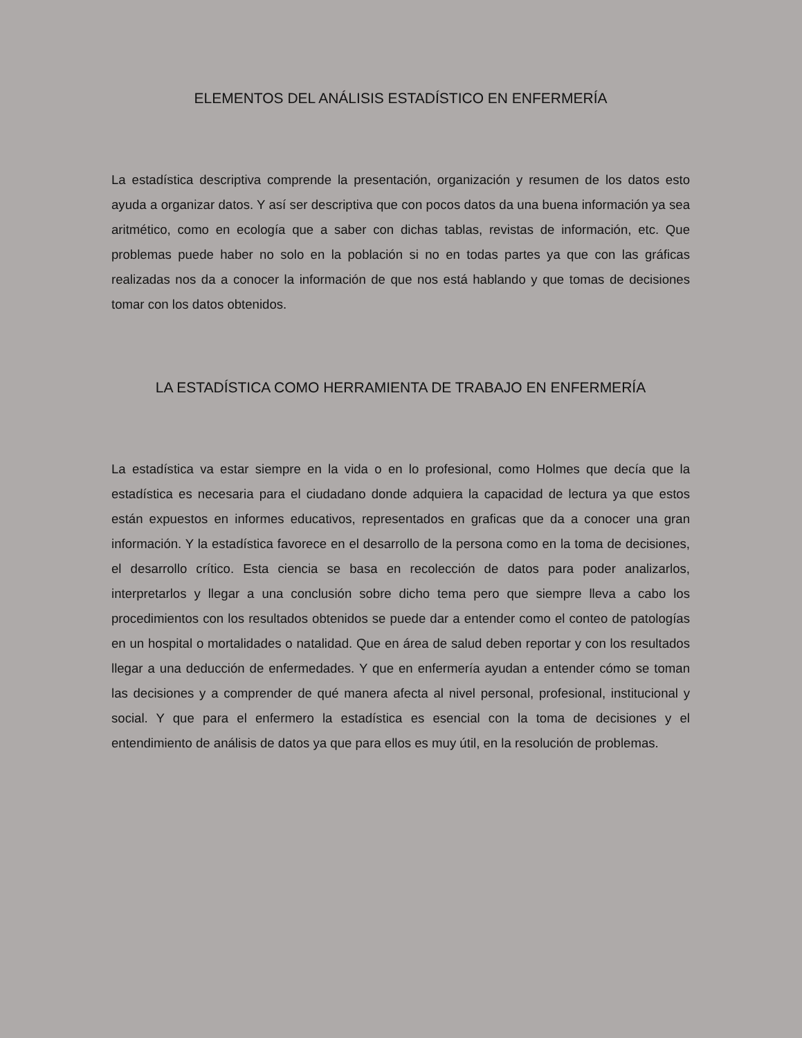ELEMENTOS DEL ANÁLISIS ESTADÍSTICO EN ENFERMERÍA
La estadística descriptiva comprende la presentación, organización y resumen de los datos esto ayuda a organizar datos. Y así ser descriptiva que con pocos datos da una buena información ya sea aritmético, como en ecología que a saber con dichas tablas, revistas de información, etc. Que problemas puede haber no solo en la población si no en todas partes ya que con las gráficas realizadas nos da a conocer la información de que nos está hablando y que tomas de decisiones tomar con los datos obtenidos.
LA ESTADÍSTICA COMO HERRAMIENTA DE TRABAJO EN ENFERMERÍA
La estadística va estar siempre en la vida o en lo profesional, como Holmes que decía que la estadística es necesaria para el ciudadano donde adquiera la capacidad de lectura ya que estos están expuestos en informes educativos, representados en graficas que da a conocer una gran información. Y la estadística favorece en el desarrollo de la persona como en la toma de decisiones, el desarrollo crítico. Esta ciencia se basa en recolección de datos para poder analizarlos, interpretarlos y llegar a una conclusión sobre dicho tema pero que siempre lleva a cabo los procedimientos con los resultados obtenidos se puede dar a entender como el conteo de patologías en un hospital o mortalidades o natalidad. Que en área de salud deben reportar y con los resultados llegar a una deducción de enfermedades. Y que en enfermería ayudan a entender cómo se toman las decisiones y a comprender de qué manera afecta al nivel personal, profesional, institucional y social. Y que para el enfermero la estadística es esencial con la toma de decisiones y el entendimiento de análisis de datos ya que para ellos es muy útil, en la resolución de problemas.